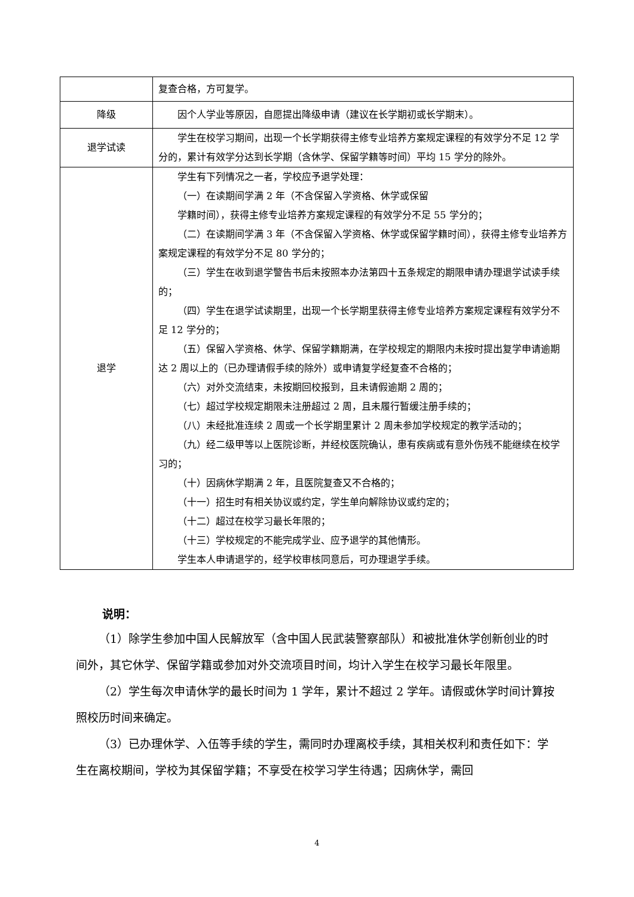| | 复查合格，方可复学。 |
| 降级 | 因个人学业等原因，自愿提出降级申请（建议在长学期初或长学期末）。 |
| 退学试读 | 学生在校学习期间，出现一个长学期获得主修专业培养方案规定课程的有效学分不足 12 学分的，累计有效学分达到长学期（含休学、保留学籍等时间）平均 15 学分的除外。 |
| 退学 | 学生有下列情况之一者，学校应予退学处理： （一）在读期间学满 2 年（不含保留入学资格、休学或保留 学籍时间），获得主修专业培养方案规定课程的有效学分不足 55 学分的； （二）在读期间学满 3 年（不含保留入学资格、休学或保留学籍时间），获得主修专业培养方案规定课程的有效学分不足 80 学分的； （三）学生在收到退学警告书后未按照本办法第四十五条规定的期限申请办理退学试读手续的； （四）学生在退学试读期里，出现一个长学期里获得主修专业培养方案规定课程有效学分不足 12 学分的； （五）保留入学资格、休学、保留学籍期满，在学校规定的期限内未按时提出复学申请逾期达 2 周以上的（已办理请假手续的除外）或申请复学经复查不合格的； （六）对外交流结束，未按期回校报到，且未请假逾期 2 周的； （七）超过学校规定期限未注册超过 2 周，且未履行暂缓注册手续的； （八）未经批准连续 2 周或一个长学期里累计 2 周未参加学校规定的教学活动的； （九）经二级甲等以上医院诊断，并经校医院确认，患有疾病或有意外伤残不能继续在校学习的； （十）因病休学期满 2 年，且医院复查又不合格的； （十一）招生时有相关协议或约定，学生单向解除协议或约定的； （十二）超过在校学习最长年限的； （十三）学校规定的不能完成学业、应予退学的其他情形。 学生本人申请退学的，经学校审核同意后，可办理退学手续。 |
说明：
（1）除学生参加中国人民解放军（含中国人民武装警察部队）和被批准休学创新创业的时间外，其它休学、保留学籍或参加对外交流项目时间，均计入学生在校学习最长年限里。
（2）学生每次申请休学的最长时间为 1 学年，累计不超过 2 学年。请假或休学时间计算按照校历时间来确定。
（3）已办理休学、入伍等手续的学生，需同时办理离校手续，其相关权利和责任如下：学生在离校期间，学校为其保留学籍；不享受在校学习学生待遇；因病休学，需回
4